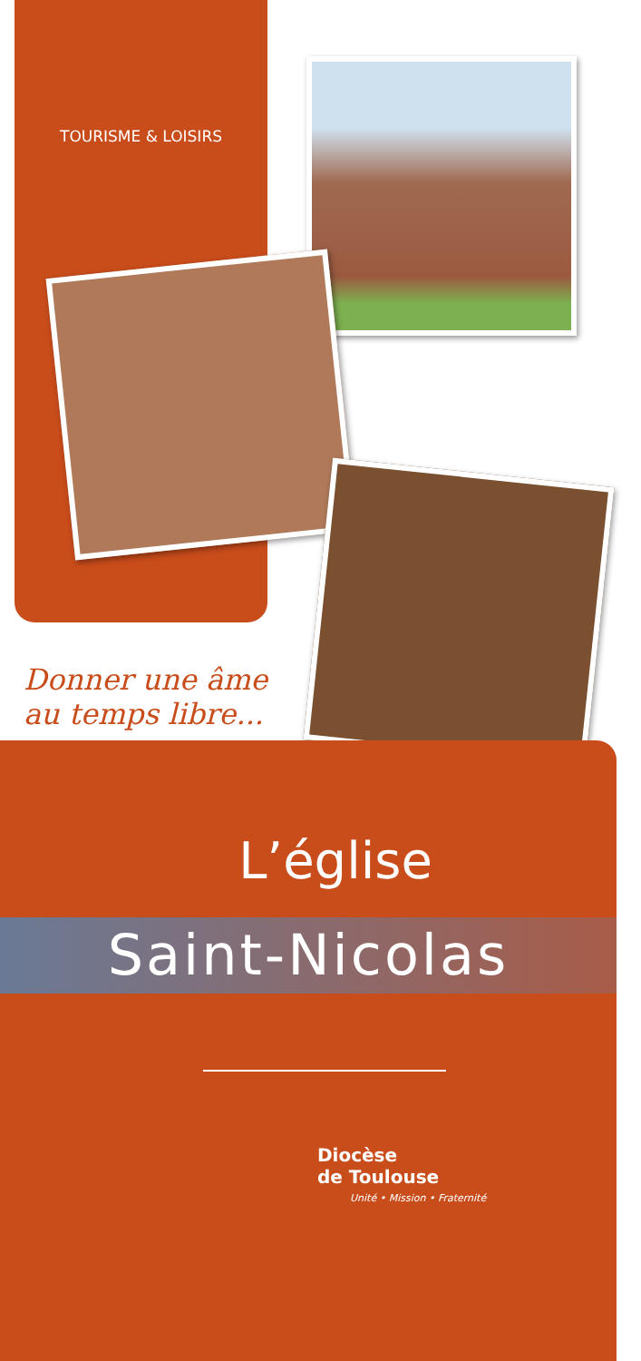TOURISME & LOISIRS
Donner une âme
au temps libre...
L’église
Saint-Nicolas
Diocèse
de Toulouse
Unité • Mission • Fraternité